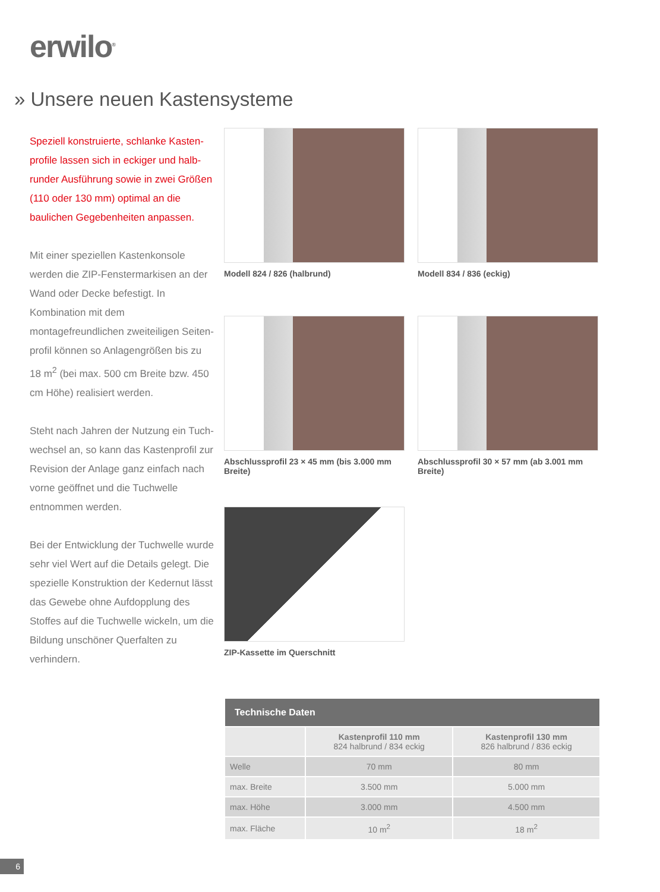erwilo<sup>®</sup>
» Unsere neuen Kastensysteme
Speziell konstruierte, schlanke Kasten-profile lassen sich in eckiger und halb-runder Ausführung sowie in zwei Größen (110 oder 130 mm) optimal an die baulichen Gegebenheiten anpassen.
Mit einer speziellen Kastenkonsole werden die ZIP-Fenstermarkisen an der Wand oder Decke befestigt. In Kombination mit dem montagefreundlichen zweiteiligen Seiten-profil können so Anlagengrößen bis zu 18 m<sup>2</sup> (bei max. 500 cm Breite bzw. 450 cm Höhe) realisiert werden.
Steht nach Jahren der Nutzung ein Tuch-wechsel an, so kann das Kastenprofil zur Revision der Anlage ganz einfach nach vorne geöffnet und die Tuchwelle entnommen werden.
Bei der Entwicklung der Tuchwelle wurde sehr viel Wert auf die Details gelegt. Die spezielle Konstruktion der Kedernut lässt das Gewebe ohne Aufdopplung des Stoffes auf die Tuchwelle wickeln, um die Bildung unschöner Querfalten zu verhindern.
Modell 824 / 826 (halbrund) Modell 834 / 836 (eckig)
Abschlussprofil 23 × 45 mm (bis 3.000 mm Breite)
Abschlussprofil 30 × 57 mm (ab 3.001 mm Breite)
ZIP-Kassette im Querschnitt
| Technische Daten | | |
| --- | --- | --- |
| | Kastenprofil 110 mm 824 halbrund / 834 eckig | Kastenprofil 130 mm 826 halbrund / 836 eckig |
| Welle | 70 mm | 80 mm |
| max. Breite | 3.500 mm | 5.000 mm |
| max. Höhe | 3.000 mm | 4.500 mm |
| max. Fläche | 10 m<sup>2</sup> | 18 m<sup>2</sup> |
6